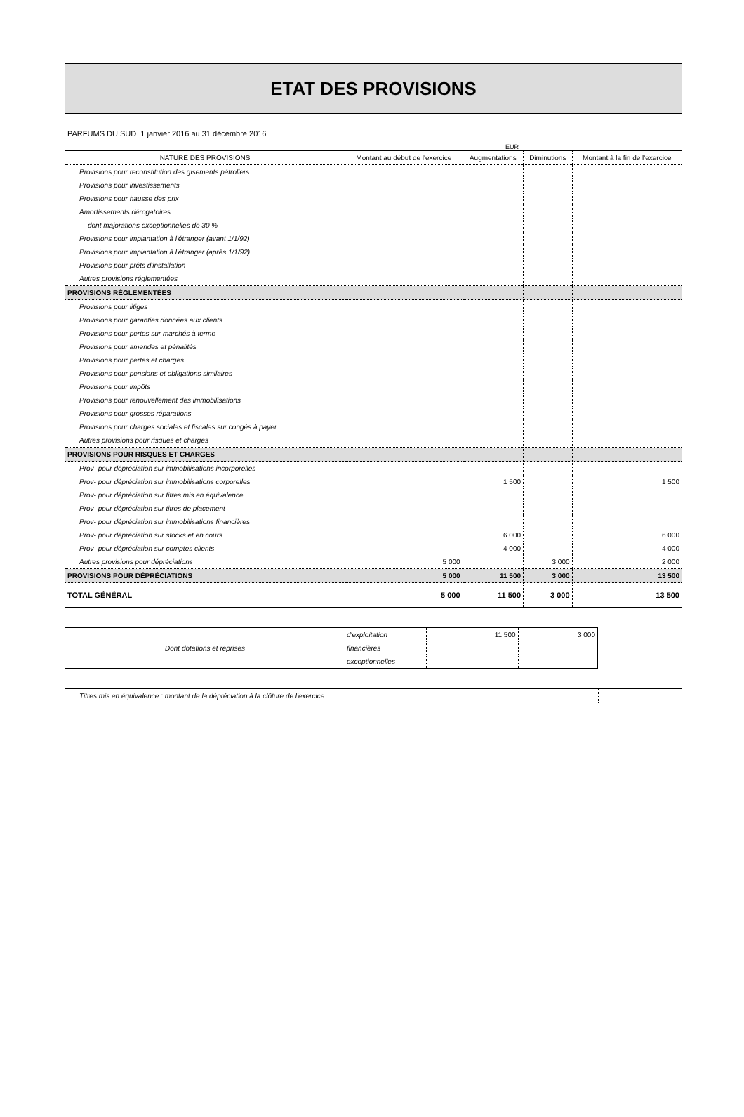ETAT DES PROVISIONS
PARFUMS DU SUD 1 janvier 2016 au 31 décembre 2016
EUR
| NATURE DES PROVISIONS | Montant au début de l'exercice | Augmentations | Diminutions | Montant à la fin de l'exercice |
| --- | --- | --- | --- | --- |
| Provisions pour reconstitution des gisements pétroliers | | | | |
| Provisions pour investissements | | | | |
| Provisions pour hausse des prix | | | | |
| Amortissements dérogatoires | | | | |
| dont majorations exceptionnelles de 30 % | | | | |
| Provisions pour implantation à l'étranger (avant 1/1/92) | | | | |
| Provisions pour implantation à l'étranger (après 1/1/92) | | | | |
| Provisions pour prêts d'installation | | | | |
| Autres provisions réglementées | | | | |
| PROVISIONS RÉGLEMENTÉES | | | | |
| Provisions pour litiges | | | | |
| Provisions pour garanties données aux clients | | | | |
| Provisions pour pertes sur marchés à terme | | | | |
| Provisions pour amendes et pénalités | | | | |
| Provisions pour pertes et charges | | | | |
| Provisions pour pensions et obligations similaires | | | | |
| Provisions pour impôts | | | | |
| Provisions pour renouvellement des immobilisations | | | | |
| Provisions pour grosses réparations | | | | |
| Provisions pour charges sociales et fiscales sur congés à payer | | | | |
| Autres provisions pour risques et charges | | | | |
| PROVISIONS POUR RISQUES ET CHARGES | | | | |
| Prov- pour dépréciation sur immobilisations incorporelles | | | | |
| Prov- pour dépréciation sur immobilisations corporelles | | 1 500 | | 1 500 |
| Prov- pour dépréciation sur titres mis en équivalence | | | | |
| Prov- pour dépréciation sur titres de placement | | | | |
| Prov- pour dépréciation sur immobilisations financières | | | | |
| Prov- pour dépréciation sur stocks et en cours | | 6 000 | | 6 000 |
| Prov- pour dépréciation sur comptes clients | | 4 000 | | 4 000 |
| Autres provisions pour dépréciations | 5 000 | | 3 000 | 2 000 |
| PROVISIONS POUR DÉPRÉCIATIONS | 5 000 | 11 500 | 3 000 | 13 500 |
| TOTAL GÉNÉRAL | 5 000 | 11 500 | 3 000 | 13 500 |
| Dont dotations et reprises | d'exploitation | 11 500 | 3 000 |
| | financières | | |
| | exceptionnelles | | |
| Titres mis en équivalence : montant de la dépréciation à la clôture de l'exercice | |